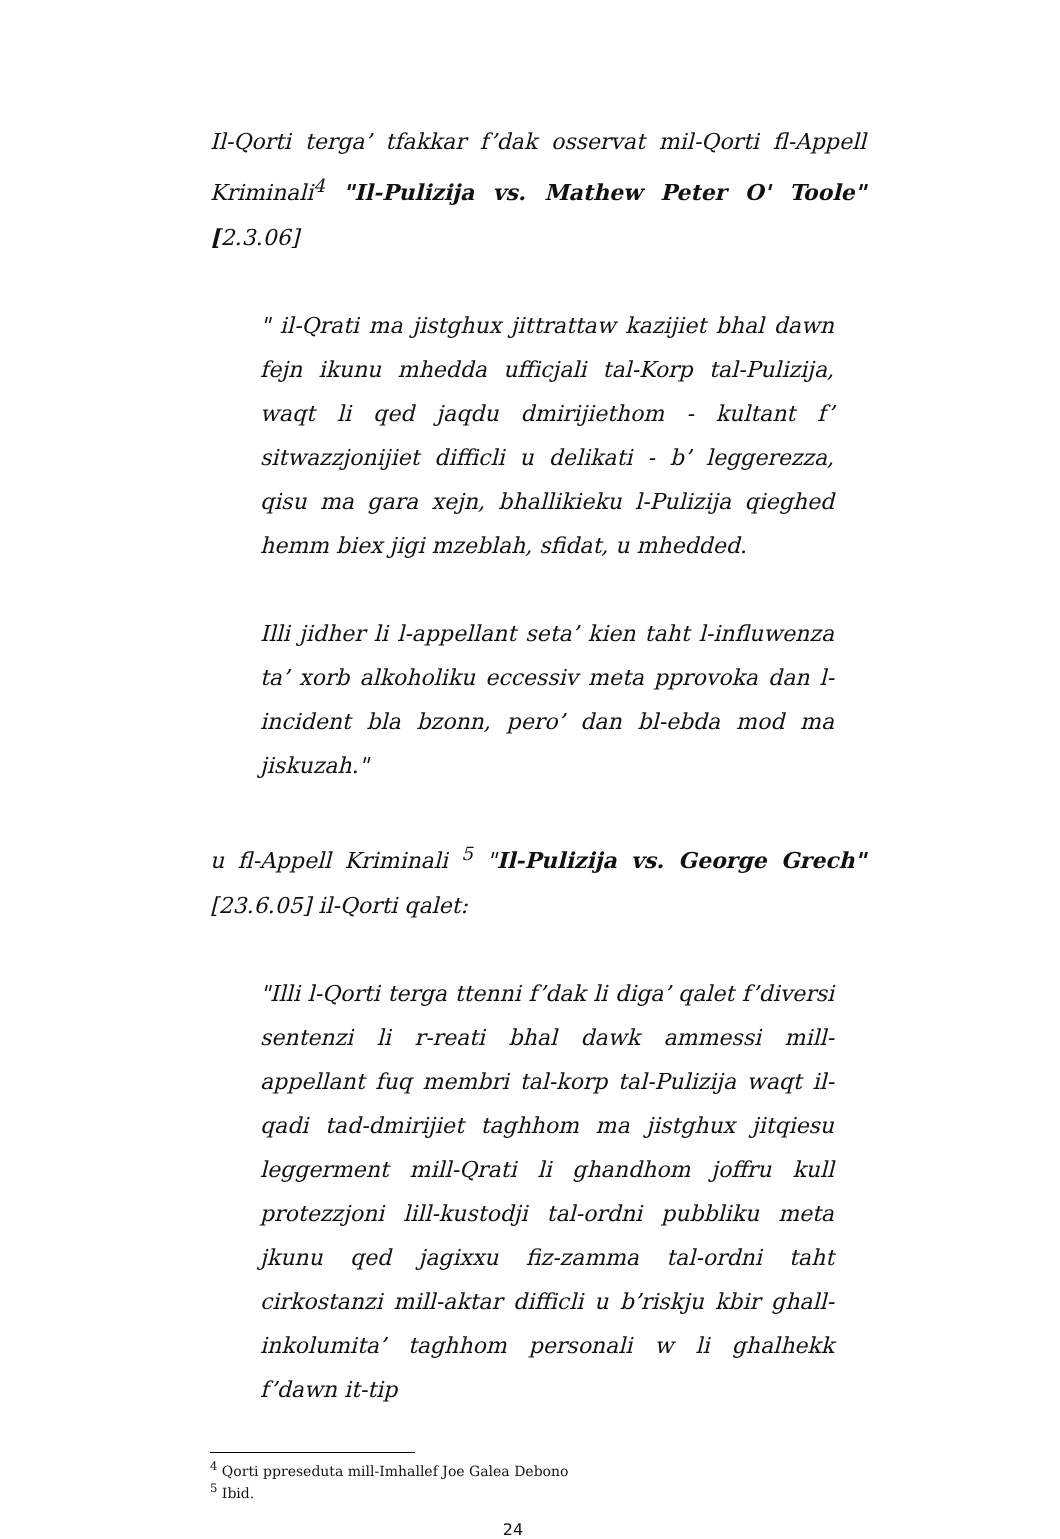Il-Qorti terga’ tfakkar f’dak osservat mil-Qorti fl-Appell Kriminali<sup>4</sup> "Il-Pulizija vs. Mathew Peter O' Toole" [2.3.06]
" il-Qrati ma jistghux jittrattaw kazijiet bhal dawn fejn ikunu mhedda ufficjali tal-Korp tal-Pulizija, waqt li qed jaqdu dmirijiethom - kultant f’ sitwazzjonijiet difficli u delikati - b’ leggerezza, qisu ma gara xejn, bhallikieku l-Pulizija qieghed hemm biex jigi mzeblah, sfidat, u mhedded.
Illi jidher li l-appellant seta’ kien taht l-influwenza ta’ xorb alkoholiku eccessiv meta pprovoka dan l-incident bla bzonn, pero’ dan bl-ebda mod ma jiskuzah."
u fl-Appell Kriminali <sup>5</sup> "Il-Pulizija vs. George Grech" [23.6.05] il-Qorti qalet:
"Illi l-Qorti terga ttenni f’dak li diga’ qalet f’diversi sentenzi li r-reati bhal dawk ammessi mill-appellant fuq membri tal-korp tal-Pulizija waqt il-qadi tad-dmirijiet taghhom ma jistghux jitqiesu leggerment mill-Qrati li ghandhom joffru kull protezzjoni lill-kustodji tal-ordni pubbliku meta jkunu qed jagixxu fiz-zamma tal-ordni taht cirkostanzi mill-aktar difficli u b’riskju kbir ghall-inkolumita’ taghhom personali w li ghalhekk f’dawn it-tip
<sup>4</sup> Qorti ppreseduta mill-Imhallef Joe Galea Debono
<sup>5</sup> Ibid.
24